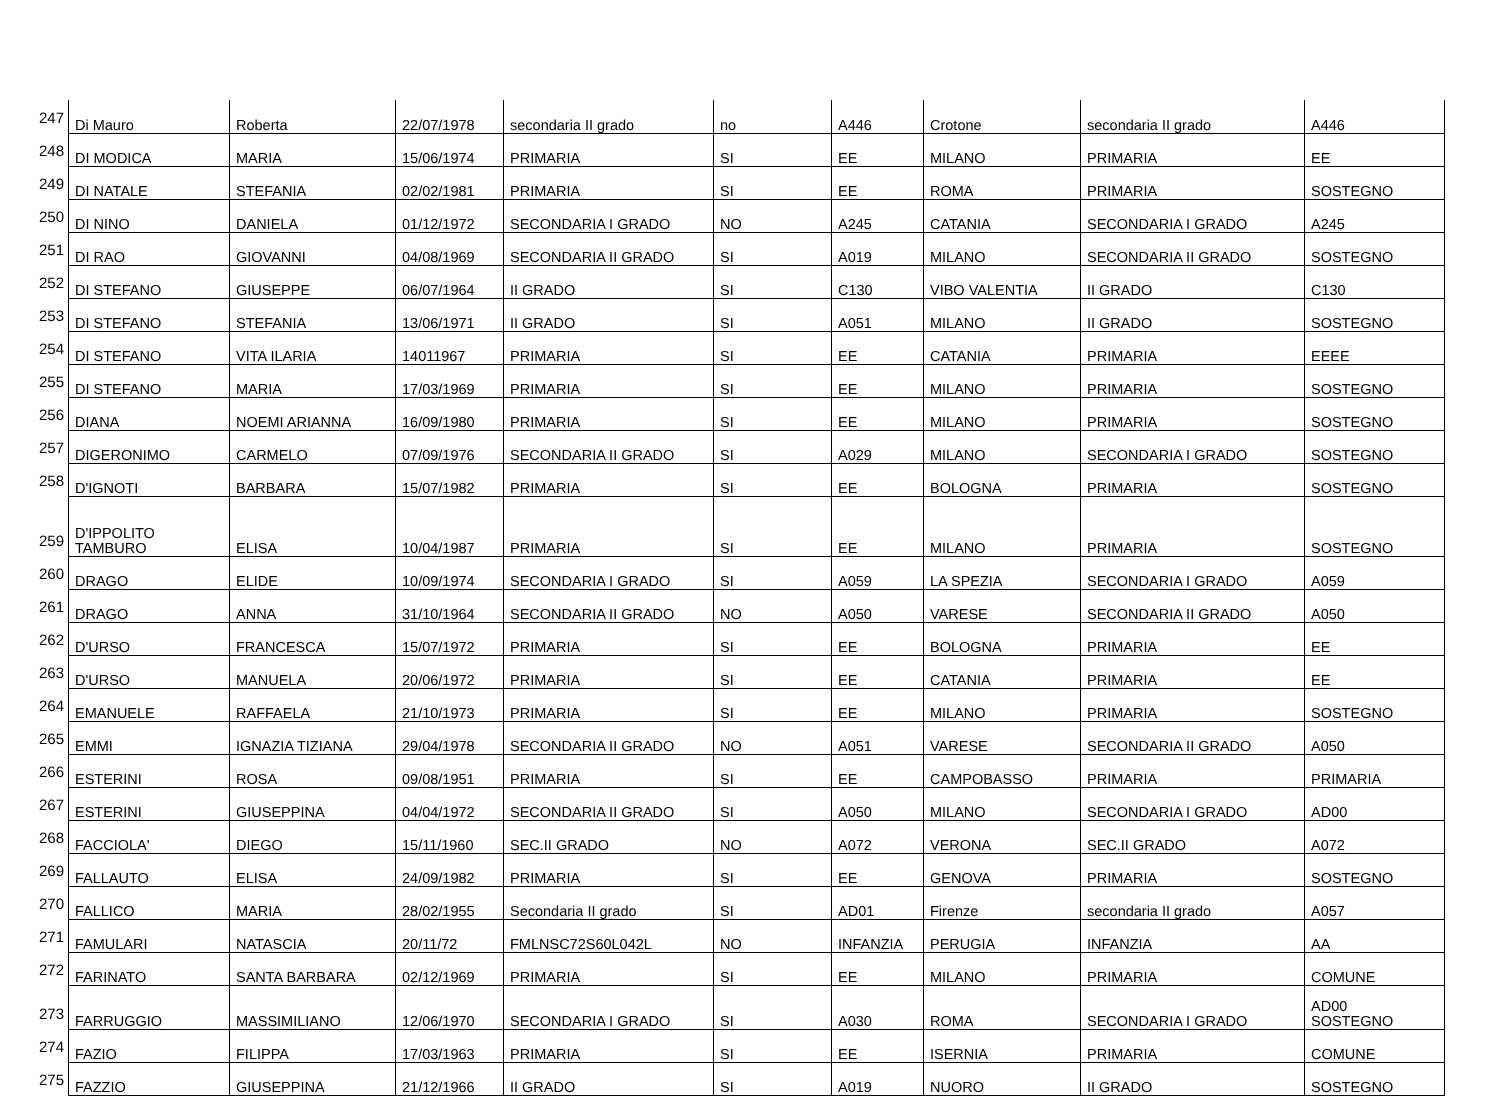| 247 | Di Mauro | Roberta | 22/07/1978 | secondaria II grado | no | A446 | Crotone | secondaria II grado | A446 |
| 248 | DI MODICA | MARIA | 15/06/1974 | PRIMARIA | SI | EE | MILANO | PRIMARIA | EE |
| 249 | DI NATALE | STEFANIA | 02/02/1981 | PRIMARIA | SI | EE | ROMA | PRIMARIA | SOSTEGNO |
| 250 | DI NINO | DANIELA | 01/12/1972 | SECONDARIA I GRADO | NO | A245 | CATANIA | SECONDARIA I GRADO | A245 |
| 251 | DI RAO | GIOVANNI | 04/08/1969 | SECONDARIA II GRADO | SI | A019 | MILANO | SECONDARIA II GRADO | SOSTEGNO |
| 252 | DI STEFANO | GIUSEPPE | 06/07/1964 | II GRADO | SI | C130 | VIBO VALENTIA | II GRADO | C130 |
| 253 | DI STEFANO | STEFANIA | 13/06/1971 | II GRADO | SI | A051 | MILANO | II GRADO | SOSTEGNO |
| 254 | DI STEFANO | VITA ILARIA | 14011967 | PRIMARIA | SI | EE | CATANIA | PRIMARIA | EEEE |
| 255 | DI STEFANO | MARIA | 17/03/1969 | PRIMARIA | SI | EE | MILANO | PRIMARIA | SOSTEGNO |
| 256 | DIANA | NOEMI ARIANNA | 16/09/1980 | PRIMARIA | SI | EE | MILANO | PRIMARIA | SOSTEGNO |
| 257 | DIGERONIMO | CARMELO | 07/09/1976 | SECONDARIA II GRADO | SI | A029 | MILANO | SECONDARIA I GRADO | SOSTEGNO |
| 258 | D'IGNOTI | BARBARA | 15/07/1982 | PRIMARIA | SI | EE | BOLOGNA | PRIMARIA | SOSTEGNO |
| 259 | D'IPPOLITO TAMBURO | ELISA | 10/04/1987 | PRIMARIA | SI | EE | MILANO | PRIMARIA | SOSTEGNO |
| 260 | DRAGO | ELIDE | 10/09/1974 | SECONDARIA I GRADO | SI | A059 | LA SPEZIA | SECONDARIA I GRADO | A059 |
| 261 | DRAGO | ANNA | 31/10/1964 | SECONDARIA II GRADO | NO | A050 | VARESE | SECONDARIA II GRADO | A050 |
| 262 | D'URSO | FRANCESCA | 15/07/1972 | PRIMARIA | SI | EE | BOLOGNA | PRIMARIA | EE |
| 263 | D'URSO | MANUELA | 20/06/1972 | PRIMARIA | SI | EE | CATANIA | PRIMARIA | EE |
| 264 | EMANUELE | RAFFAELA | 21/10/1973 | PRIMARIA | SI | EE | MILANO | PRIMARIA | SOSTEGNO |
| 265 | EMMI | IGNAZIA TIZIANA | 29/04/1978 | SECONDARIA II GRADO | NO | A051 | VARESE | SECONDARIA II GRADO | A050 |
| 266 | ESTERINI | ROSA | 09/08/1951 | PRIMARIA | SI | EE | CAMPOBASSO | PRIMARIA | PRIMARIA |
| 267 | ESTERINI | GIUSEPPINA | 04/04/1972 | SECONDARIA II GRADO | SI | A050 | MILANO | SECONDARIA I GRADO | AD00 |
| 268 | FACCIOLA' | DIEGO | 15/11/1960 | SEC.II GRADO | NO | A072 | VERONA | SEC.II GRADO | A072 |
| 269 | FALLAUTO | ELISA | 24/09/1982 | PRIMARIA | SI | EE | GENOVA | PRIMARIA | SOSTEGNO |
| 270 | FALLICO | MARIA | 28/02/1955 | Secondaria II grado | SI | AD01 | Firenze | secondaria II grado | A057 |
| 271 | FAMULARI | NATASCIA | 20/11/72 | FMLNSC72S60L042L | NO | INFANZIA | PERUGIA | INFANZIA | AA |
| 272 | FARINATO | SANTA BARBARA | 02/12/1969 | PRIMARIA | SI | EE | MILANO | PRIMARIA | COMUNE |
| 273 | FARRUGGIO | MASSIMILIANO | 12/06/1970 | SECONDARIA I GRADO | SI | A030 | ROMA | SECONDARIA I GRADO | AD00 SOSTEGNO |
| 274 | FAZIO | FILIPPA | 17/03/1963 | PRIMARIA | SI | EE | ISERNIA | PRIMARIA | COMUNE |
| 275 | FAZZIO | GIUSEPPINA | 21/12/1966 | II GRADO | SI | A019 | NUORO | II GRADO | SOSTEGNO |